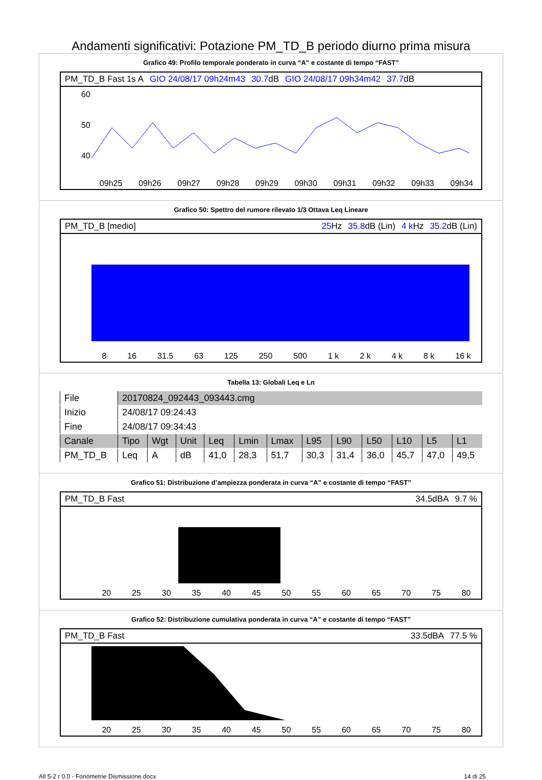Andamenti significativi: Potazione PM_TD_B periodo diurno prima misura
Grafico 49: Profilo temporale ponderato in curva “A” e costante di tempo “FAST”
PM_TD_B Fast 1s A GIO 24/08/17 09h24m43 30.7dB GIO 24/08/17 09h34m42 37.7dB
60
50
40
09h25 09h26 09h27 09h28 09h29 09h30 09h31 09h32 09h33 09h34
Grafico 50: Spettro del rumore rilevato 1/3 Ottava Leq Lineare
PM_TD_B [medio] 25 Hz 35.8dB (Lin) 4 k Hz 35.2dB (Lin)
8 16 31.5 63 125 250 500 1 k 2 k 4 k 8 k 16 k
Tabella 13: Globali Leq e Ln
| File | 20170824_092443_093443.cmg | | | | | | | | | | | |
| Inizio | 24/08/17 09:24:43 | | | | | | | | | | | |
| Fine | 24/08/17 09:34:43 | | | | | | | | | | | |
| Canale | Tipo | Wgt | Unit | Leq | Lmin | Lmax | L95 | L90 | L50 | L10 | L5 | L1 |
| PM_TD_B | Leq | A | dB | 41,0 | 28,3 | 51,7 | 30,3 | 31,4 | 36,0 | 45,7 | 47,0 | 49,5 |
Grafico 51: Distribuzione d’ampiezza ponderata in curva “A” e costante di tempo “FAST”
PM_TD_B Fast 34.5dBA 9.7 %
20 25 30 35 40 45 50 55 60 65 70 75 80
Grafico 52: Distribuzione cumulativa ponderata in curva “A” e costante di tempo “FAST”
PM_TD_B Fast 33.5dBA 77.5 %
20 25 30 35 40 45 50 55 60 65 70 75 80
All 5-2 r 0.0 - Fonometrie Dismissione.docx 14 di 25